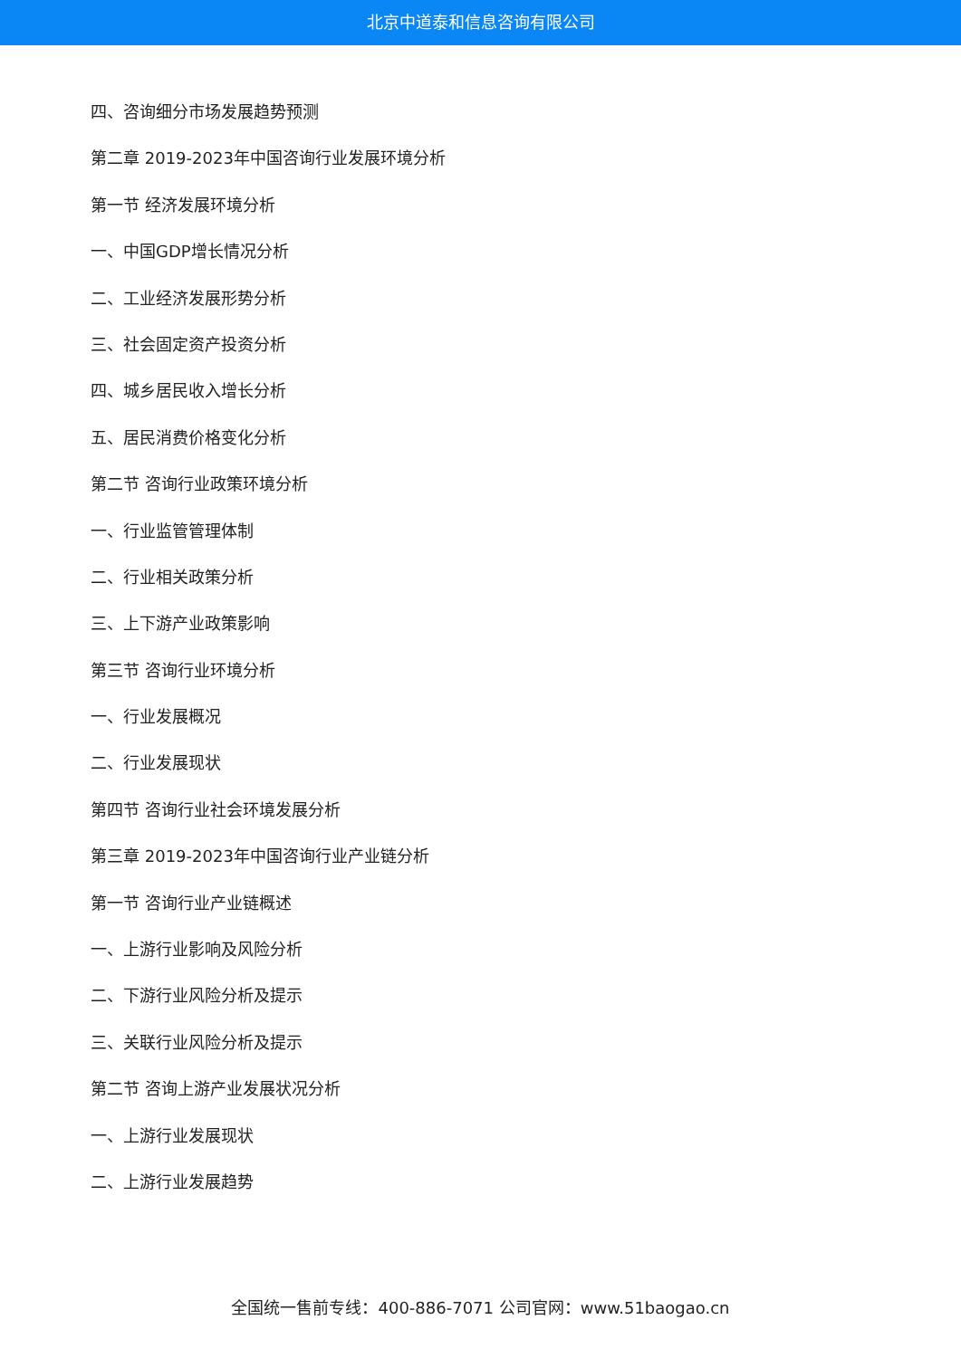北京中道泰和信息咨询有限公司
四、咨询细分市场发展趋势预测
第二章 2019-2023年中国咨询行业发展环境分析
第一节 经济发展环境分析
一、中国GDP增长情况分析
二、工业经济发展形势分析
三、社会固定资产投资分析
四、城乡居民收入增长分析
五、居民消费价格变化分析
第二节 咨询行业政策环境分析
一、行业监管管理体制
二、行业相关政策分析
三、上下游产业政策影响
第三节 咨询行业环境分析
一、行业发展概况
二、行业发展现状
第四节 咨询行业社会环境发展分析
第三章 2019-2023年中国咨询行业产业链分析
第一节 咨询行业产业链概述
一、上游行业影响及风险分析
二、下游行业风险分析及提示
三、关联行业风险分析及提示
第二节 咨询上游产业发展状况分析
一、上游行业发展现状
二、上游行业发展趋势
全国统一售前专线：400-886-7071 公司官网：www.51baogao.cn